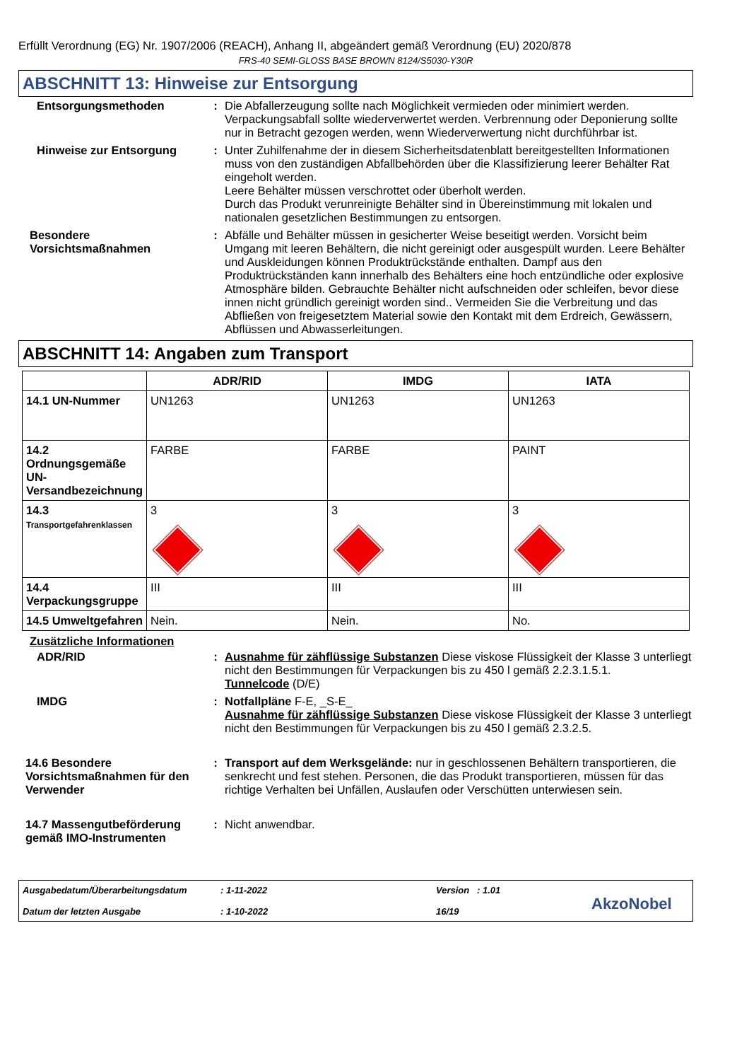Erfüllt Verordnung (EG) Nr. 1907/2006 (REACH), Anhang II, abgeändert gemäß Verordnung (EU) 2020/878
FRS-40 SEMI-GLOSS BASE BROWN 8124/S5030-Y30R
ABSCHNITT 13: Hinweise zur Entsorgung
Entsorgungsmethoden : Die Abfallerzeugung sollte nach Möglichkeit vermieden oder minimiert werden. Verpackungsabfall sollte wiederverwertet werden. Verbrennung oder Deponierung sollte nur in Betracht gezogen werden, wenn Wiederverwertung nicht durchführbar ist.
Hinweise zur Entsorgung : Unter Zuhilfenahme der in diesem Sicherheitsdatenblatt bereitgestellten Informationen muss von den zuständigen Abfallbehörden über die Klassifizierung leerer Behälter Rat eingeholt werden.
Leere Behälter müssen verschrottet oder überholt werden.
Durch das Produkt verunreinigte Behälter sind in Übereinstimmung mit lokalen und nationalen gesetzlichen Bestimmungen zu entsorgen.
Besondere Vorsichtsmaßnahmen
: Abfälle und Behälter müssen in gesicherter Weise beseitigt werden. Vorsicht beim Umgang mit leeren Behältern, die nicht gereinigt oder ausgespült wurden. Leere Behälter und Auskleidungen können Produktrückstände enthalten. Dampf aus den Produktrückständen kann innerhalb des Behälters eine hoch entzündliche oder explosive Atmosphäre bilden. Gebrauchte Behälter nicht aufschneiden oder schleifen, bevor diese innen nicht gründlich gereinigt worden sind.. Vermeiden Sie die Verbreitung und das Abfließen von freigesetztem Material sowie den Kontakt mit dem Erdreich, Gewässern, Abflüssen und Abwasserleitungen.
ABSCHNITT 14: Angaben zum Transport
| | ADR/RID | IMDG | IATA |
| --- | --- | --- | --- |
| 14.1 UN-Nummer | UN1263 | UN1263 | UN1263 |
| 14.2 Ordnungsgemäße UN-Versandbezeichnung | FARBE | FARBE | PAINT |
| 14.3 Transportgefahrenklassen | 3 | 3 | 3 |
| 14.4 Verpackungsgruppe | III | III | III |
| 14.5 Umweltgefahren | Nein. | Nein. | No. |
Zusätzliche Informationen
ADR/RID : Ausnahme für zähflüssige Substanzen Diese viskose Flüssigkeit der Klasse 3 unterliegt nicht den Bestimmungen für Verpackungen bis zu 450 l gemäß 2.2.3.1.5.1.
Tunnelcode (D/E)
IMDG : Notfallpläne F-E, _S-E_
Ausnahme für zähflüssige Substanzen Diese viskose Flüssigkeit der Klasse 3 unterliegt nicht den Bestimmungen für Verpackungen bis zu 450 l gemäß 2.3.2.5.
14.6 Besondere Vorsichtsmaßnahmen für den Verwender
: Transport auf dem Werksgelände: nur in geschlossenen Behältern transportieren, die senkrecht und fest stehen. Personen, die das Produkt transportieren, müssen für das richtige Verhalten bei Unfällen, Auslaufen oder Verschütten unterwiesen sein.
14.7 Massengutbeförderung gemäß IMO-Instrumenten
: Nicht anwendbar.
Ausgabedatum/Überarbeitungsdatum
Datum der letzten Ausgabe
: 1-11-2022
: 1-10-2022
Version : 1.01
16/19
AkzoNobel